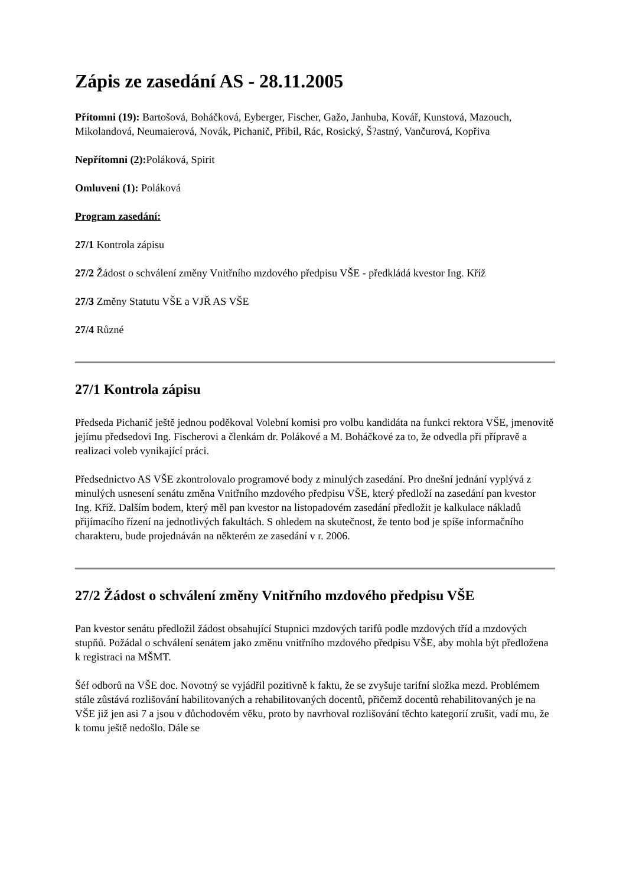Zápis ze zasedání AS - 28.11.2005
Přítomni (19): Bartošová, Boháčková, Eyberger, Fischer, Gažo, Janhuba, Kovář, Kunstová, Mazouch, Mikolandová, Neumaierová, Novák, Pichanič, Přibil, Rác, Rosický, Š?astný, Vančurová, Kopřiva
Nepřítomni (2): Poláková, Spirit
Omluveni (1): Poláková
Program zasedání:
27/1 Kontrola zápisu
27/2 Žádost o schválení změny Vnitřního mzdového předpisu VŠE - předkládá kvestor Ing. Kříž
27/3 Změny Statutu VŠE a VJŘ AS VŠE
27/4 Různé
27/1 Kontrola zápisu
Předseda Pichanič ještě jednou poděkoval Volební komisi pro volbu kandidáta na funkci rektora VŠE, jmenovitě jejímu předsedovi Ing. Fischerovi a členkám dr. Polákové a M. Boháčkové za to, že odvedla při přípravě a realizaci voleb vynikající práci.
Předsednictvo AS VŠE zkontrolovalo programové body z minulých zasedání. Pro dnešní jednání vyplývá z minulých usnesení senátu změna Vnitřního mzdového předpisu VŠE, který předloží na zasedání pan kvestor Ing. Kříž. Dalším bodem, který měl pan kvestor na listopadovém zasedání předložit je kalkulace nákladů přijímacího řízení na jednotlivých fakultách. S ohledem na skutečnost, že tento bod je spíše informačního charakteru, bude projednáván na některém ze zasedání v r. 2006.
27/2 Žádost o schválení změny Vnitřního mzdového předpisu VŠE
Pan kvestor senátu předložil žádost obsahující Stupnici mzdových tarifů podle mzdových tříd a mzdových stupňů. Požádal o schválení senátem jako změnu vnitřního mzdového předpisu VŠE, aby mohla být předložena k registraci na MŠMT.
Šéf odborů na VŠE doc. Novotný se vyjádřil pozitivně k faktu, že se zvyšuje tarifní složka mezd. Problémem stále zůstává rozlišování habilitovaných a rehabilitovaných docentů, přičemž docentů rehabilitovaných je na VŠE již jen asi 7 a jsou v důchodovém věku, proto by navrhoval rozlišování těchto kategorií zrušit, vadí mu, že k tomu ještě nedošlo. Dále se